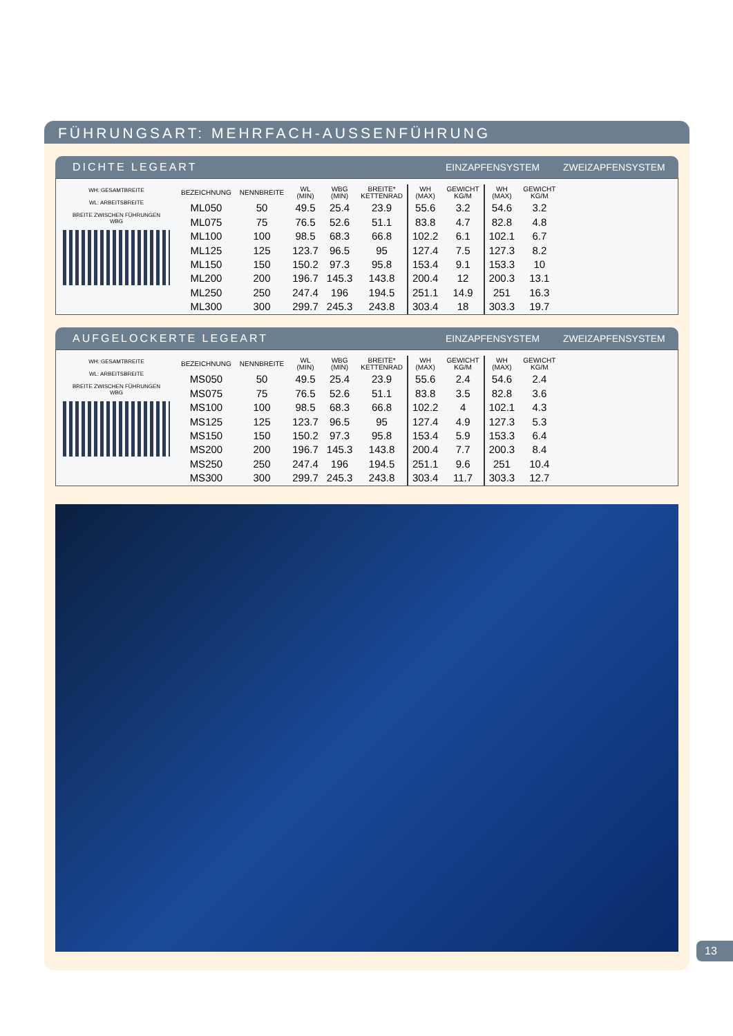FÜHRUNGSART: MEHRFACH-AUSSENFÜHRUNG
DICHTE LEGEART EINZAPFENSYSTEM ZWEIZAPFENSYSTEM
WH: GESAMTBREITE
WL: ARBEITSBREITE
BREITE ZWISCHEN FÜHRUNGEN
WBG
| BEZEICHNUNG | NENNBREITE | WL (MIN) | WBG (MIN) | BREITE* KETTENRAD | WH (MAX) | GEWICHT KG/M | WH (MAX) | GEWICHT KG/M |
| --- | --- | --- | --- | --- | --- | --- | --- | --- |
| ML050 | 50 | 49.5 | 25.4 | 23.9 | 55.6 | 3.2 | 54.6 | 3.2 |
| ML075 | 75 | 76.5 | 52.6 | 51.1 | 83.8 | 4.7 | 82.8 | 4.8 |
| ML100 | 100 | 98.5 | 68.3 | 66.8 | 102.2 | 6.1 | 102.1 | 6.7 |
| ML125 | 125 | 123.7 | 96.5 | 95 | 127.4 | 7.5 | 127.3 | 8.2 |
| ML150 | 150 | 150.2 | 97.3 | 95.8 | 153.4 | 9.1 | 153.3 | 10 |
| ML200 | 200 | 196.7 | 145.3 | 143.8 | 200.4 | 12 | 200.3 | 13.1 |
| ML250 | 250 | 247.4 | 196 | 194.5 | 251.1 | 14.9 | 251 | 16.3 |
| ML300 | 300 | 299.7 | 245.3 | 243.8 | 303.4 | 18 | 303.3 | 19.7 |
AUFGELOCKERTE LEGEART EINZAPFENSYSTEM ZWEIZAPFENSYSTEM
WH: GESAMTBREITE
WL: ARBEITSBREITE
BREITE ZWISCHEN FÜHRUNGEN
WBG
| BEZEICHNUNG | NENNBREITE | WL (MIN) | WBG (MIN) | BREITE* KETTENRAD | WH (MAX) | GEWICHT KG/M | WH (MAX) | GEWICHT KG/M |
| --- | --- | --- | --- | --- | --- | --- | --- | --- |
| MS050 | 50 | 49.5 | 25.4 | 23.9 | 55.6 | 2.4 | 54.6 | 2.4 |
| MS075 | 75 | 76.5 | 52.6 | 51.1 | 83.8 | 3.5 | 82.8 | 3.6 |
| MS100 | 100 | 98.5 | 68.3 | 66.8 | 102.2 | 4 | 102.1 | 4.3 |
| MS125 | 125 | 123.7 | 96.5 | 95 | 127.4 | 4.9 | 127.3 | 5.3 |
| MS150 | 150 | 150.2 | 97.3 | 95.8 | 153.4 | 5.9 | 153.3 | 6.4 |
| MS200 | 200 | 196.7 | 145.3 | 143.8 | 200.4 | 7.7 | 200.3 | 8.4 |
| MS250 | 250 | 247.4 | 196 | 194.5 | 251.1 | 9.6 | 251 | 10.4 |
| MS300 | 300 | 299.7 | 245.3 | 243.8 | 303.4 | 11.7 | 303.3 | 12.7 |
13